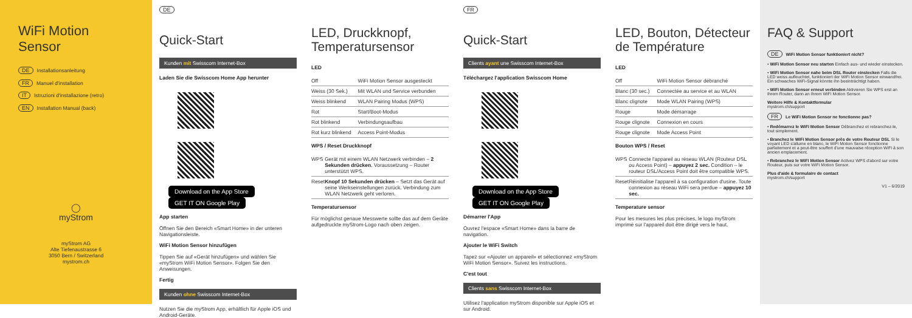WiFi Motion Sensor
DE Installationsanleitung
FR Manuel d'installation
IT Istruzioni d'installazione (retro)
EN Installation Manual (back)
◯
myStrom
myStrom AG
Alte Tiefenaustrasse 6
3050 Bern / Switzerland
mystrom.ch
DE
Quick-Start
Kunden mit Swisscom Internet-Box
Laden Sie die Swisscom Home App herunter
Download on the App Store GET IT ON Google Play
App starten
Öffnen Sie den Bereich «Smart Home» in der unteren Navigationsleiste.
WiFi Motion Sensor hinzufügen
Tippen Sie auf «Gerät hinzufügen» und wählen Sie «myStrom WiFi Motion Sensor». Folgen Sie den Anweisungen.
Fertig
Kunden ohne Swisscom Internet-Box
Nutzen Sie die myStrom App, erhältlich für Apple iOS und Android-Geräte.
LED, Druckknopf, Temperatursensor
LED
| Off | WiFi Motion Sensor ausgesteckt |
| Weiss (30 Sek.) | Mit WLAN und Service verbunden |
| Weiss blinkend | WLAN Pairing Modus (WPS) |
| Rot | Start/Boot-Modus |
| Rot blinkend | Verbindungsaufbau |
| Rot kurz blinkend | Access Point-Modus |
WPS / Reset Druckknopf
| WPS | Gerät mit einem WLAN Netzwerk verbinden – 2 Sekunden drücken . Voraussetzung – Router unterstützt WPS. |
| Reset | Knopf 10 Sekunden drücken – Setzt das Gerät auf seine Werkseinstellungen zurück. Verbindung zum WLAN Netzwerk geht verloren. |
Temperatursensor
Für möglichst genaue Messwerte sollte das auf dem Geräte aufgedruckte myStrom-Logo nach oben zeigen.
FR
Quick-Start
Clients ayant une Swisscom Internet-Box
Téléchargez l'application Swisscom Home
Download on the App Store GET IT ON Google Play
Démarrer l'App
Ouvrez l'espace «Smart Home» dans la barre de navigation.
Ajouter le WiFi Switch
Tapez sur «Ajouter un appareil» et sélectionnez «myStrom WiFi Motion Sensor». Suivez les instructions.
C'est tout
Clients sans Swisscom Internet-Box
Utilisez l'application myStrom disponible sur Apple iOS et sur Android.
LED, Bouton, Détecteur de Température
LED
| Off | WiFi Motion Sensor débranché |
| Blanc (30 sec.) | Connectée au service et au WLAN |
| Blanc clignote | Mode WLAN Pairing (WPS) |
| Rouge | Mode démarrage |
| Rouge clignote | Connexion en cours |
| Rouge clignote | Mode Access Point |
Bouton WPS / Reset
| WPS | Connecte l'appareil au réseau WLAN (Routeur DSL ou Access Point) – appuyez 2 sec. Condition – le routeur DSL/Access Point doit être compatible WPS. |
| Reset | Réinitialise l'appareil à sa configuration d'usine. Toute connexion au réseau WiFi sera perdue – appuyez 10 sec. |
Temperature sensor
Pour les mesures les plus précises, le logo myStrom imprimé sur l'appareil doit être dirigé vers le haut.
FAQ & Support
DE WiFi Motion Sensor funktioniert nicht?
• WiFi Motion Sensor neu starten Einfach aus- und wieder einstecken.
• WiFi Motion Sensor nahe beim DSL Router einstecken Falls die LED weiss aufleuchtet, funktioniert der WiFi Motion Sensor einwandfrei. Ein schwaches WiFi-Signal könnte ihn beeinträchtigt haben.
• WiFi Motion Sensor erneut verbinden Aktivieren Sie WPS erst an Ihrem Router, dann an Ihrem WiFi Motion Sensor.
Weitere Hilfe & Kontaktformular
mystrom.ch/support
FR Le WiFi Motion Sensor ne fonctionne pas?
• Redémarrez le WiFi Motion Sensor Débranchez et rebranchez-le, tout simplement.
• Branchez le WiFi Motion Sensor près de votre Routeur DSL Si le voyant LED s'allume en blanc, le WiFi Motion Sensor fonctionne parfaitement et a peut-être souffert d'une mauvaise réception WiFi à son ancien emplacement.
• Rebranchez le WiFi Motion Sensor Activez WPS d'abord sur votre Routeur, puis sur votre WiFi Motion Sensor.
Plus d'aide & formulaire de contact
mystrom.ch/support
V1 – 6/2019